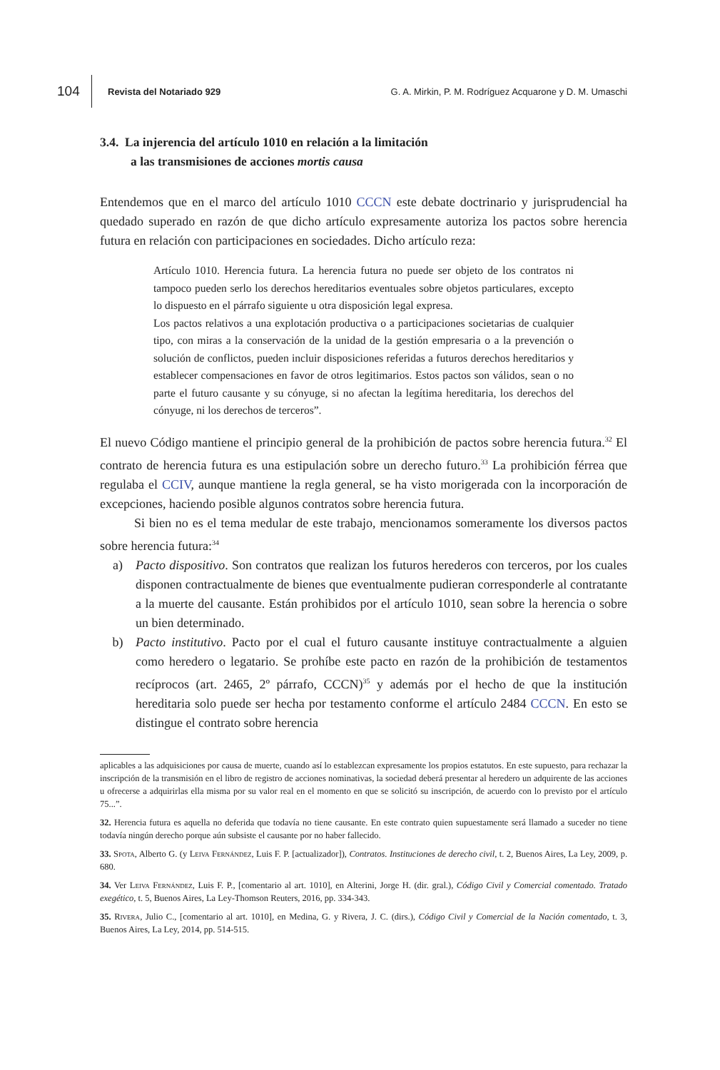104 Revista del Notariado 929 G. A. Mirkin, P. M. Rodríguez Acquarone y D. M. Umaschi
3.4. La injerencia del artículo 1010 en relación a la limitación
a las transmisiones de acciones mortis causa
Entendemos que en el marco del artículo 1010 CCCN este debate doctrinario y jurisprudencial ha quedado superado en razón de que dicho artículo expresamente autoriza los pactos sobre herencia futura en relación con participaciones en sociedades. Dicho artículo reza:
Artículo 1010. Herencia futura. La herencia futura no puede ser objeto de los contratos ni tampoco pueden serlo los derechos hereditarios eventuales sobre objetos particulares, excepto lo dispuesto en el párrafo siguiente u otra disposición legal expresa.
Los pactos relativos a una explotación productiva o a participaciones societarias de cualquier tipo, con miras a la conservación de la unidad de la gestión empresaria o a la prevención o solución de conflictos, pueden incluir disposiciones referidas a futuros derechos hereditarios y establecer compensaciones en favor de otros legitimarios. Estos pactos son válidos, sean o no parte el futuro causante y su cónyuge, si no afectan la legítima hereditaria, los derechos del cónyuge, ni los derechos de terceros”.
El nuevo Código mantiene el principio general de la prohibición de pactos sobre herencia futura.<sup>32</sup> El contrato de herencia futura es una estipulación sobre un derecho futuro.<sup>33</sup> La prohibición férrea que regulaba el CCIV, aunque mantiene la regla general, se ha visto morigerada con la incorporación de excepciones, haciendo posible algunos contratos sobre herencia futura.
Si bien no es el tema medular de este trabajo, mencionamos someramente los diversos pactos sobre herencia futura:<sup>34</sup>
a)
Pacto dispositivo. Son contratos que realizan los futuros herederos con terceros, por los cuales disponen contractualmente de bienes que eventualmente pudieran corresponderle al contratante a la muerte del causante. Están prohibidos por el artículo 1010, sean sobre la herencia o sobre un bien determinado.
b)
Pacto institutivo. Pacto por el cual el futuro causante instituye contractualmente a alguien como heredero o legatario. Se prohíbe este pacto en razón de la prohibición de testamentos recíprocos (art. 2465, 2º párrafo, CCCN)<sup>35</sup> y además por el hecho de que la institución hereditaria solo puede ser hecha por testamento conforme el artículo 2484 CCCN. En esto se distingue el contrato sobre herencia
aplicables a las adquisiciones por causa de muerte, cuando así lo establezcan expresamente los propios estatutos. En este supuesto, para rechazar la inscripción de la transmisión en el libro de registro de acciones nominativas, la sociedad deberá presentar al heredero un adquirente de las acciones u ofrecerse a adquirirlas ella misma por su valor real en el momento en que se solicitó su inscripción, de acuerdo con lo previsto por el artículo 75...”.
32. Herencia futura es aquella no deferida que todavía no tiene causante. En este contrato quien supuestamente será llamado a suceder no tiene todavía ningún derecho porque aún subsiste el causante por no haber fallecido.
33. Spota, Alberto G. (y Leiva Fernández, Luis F. P. [actualizador]), Contratos. Instituciones de derecho civil, t. 2, Buenos Aires, La Ley, 2009, p. 680.
34. Ver Leiva Fernández, Luis F. P., [comentario al art. 1010], en Alterini, Jorge H. (dir. gral.), Código Civil y Comercial comentado. Tratado exegético, t. 5, Buenos Aires, La Ley-Thomson Reuters, 2016, pp. 334-343.
35. Rivera, Julio C., [comentario al art. 1010], en Medina, G. y Rivera, J. C. (dirs.), Código Civil y Comercial de la Nación comentado, t. 3, Buenos Aires, La Ley, 2014, pp. 514-515.